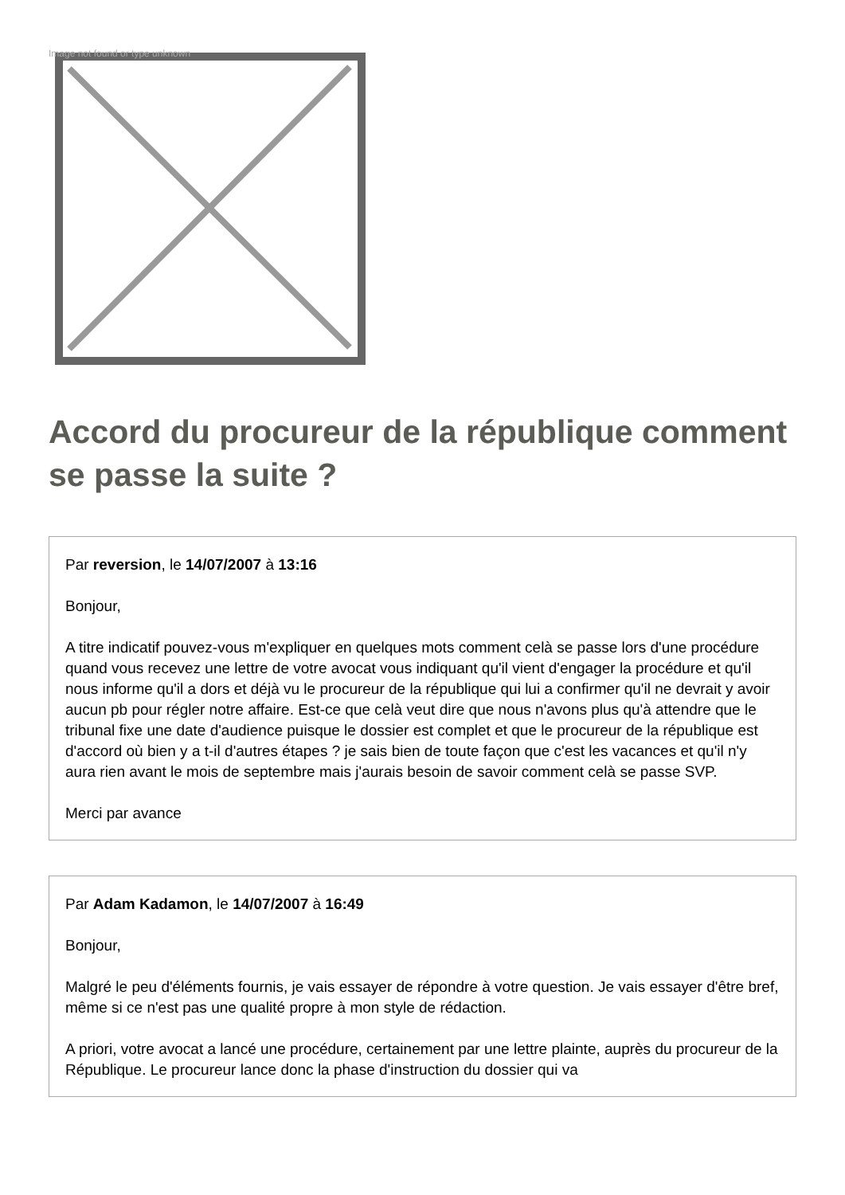Image not found or type unknown
Accord du procureur de la république comment se passe la suite ?
Par reversion, le 14/07/2007 à 13:16
Bonjour,
A titre indicatif pouvez-vous m'expliquer en quelques mots comment celà se passe lors d'une procédure quand vous recevez une lettre de votre avocat vous indiquant qu'il vient d'engager la procédure et qu'il nous informe qu'il a dors et déjà vu le procureur de la république qui lui a confirmer qu'il ne devrait y avoir aucun pb pour régler notre affaire. Est-ce que celà veut dire que nous n'avons plus qu'à attendre que le tribunal fixe une date d'audience puisque le dossier est complet et que le procureur de la république est d'accord où bien y a t-il d'autres étapes ? je sais bien de toute façon que c'est les vacances et qu'il n'y aura rien avant le mois de septembre mais j'aurais besoin de savoir comment celà se passe SVP.
Merci par avance
Par Adam Kadamon, le 14/07/2007 à 16:49
Bonjour,
Malgré le peu d'éléments fournis, je vais essayer de répondre à votre question. Je vais essayer d'être bref, même si ce n'est pas une qualité propre à mon style de rédaction.
A priori, votre avocat a lancé une procédure, certainement par une lettre plainte, auprès du procureur de la République. Le procureur lance donc la phase d'instruction du dossier qui va